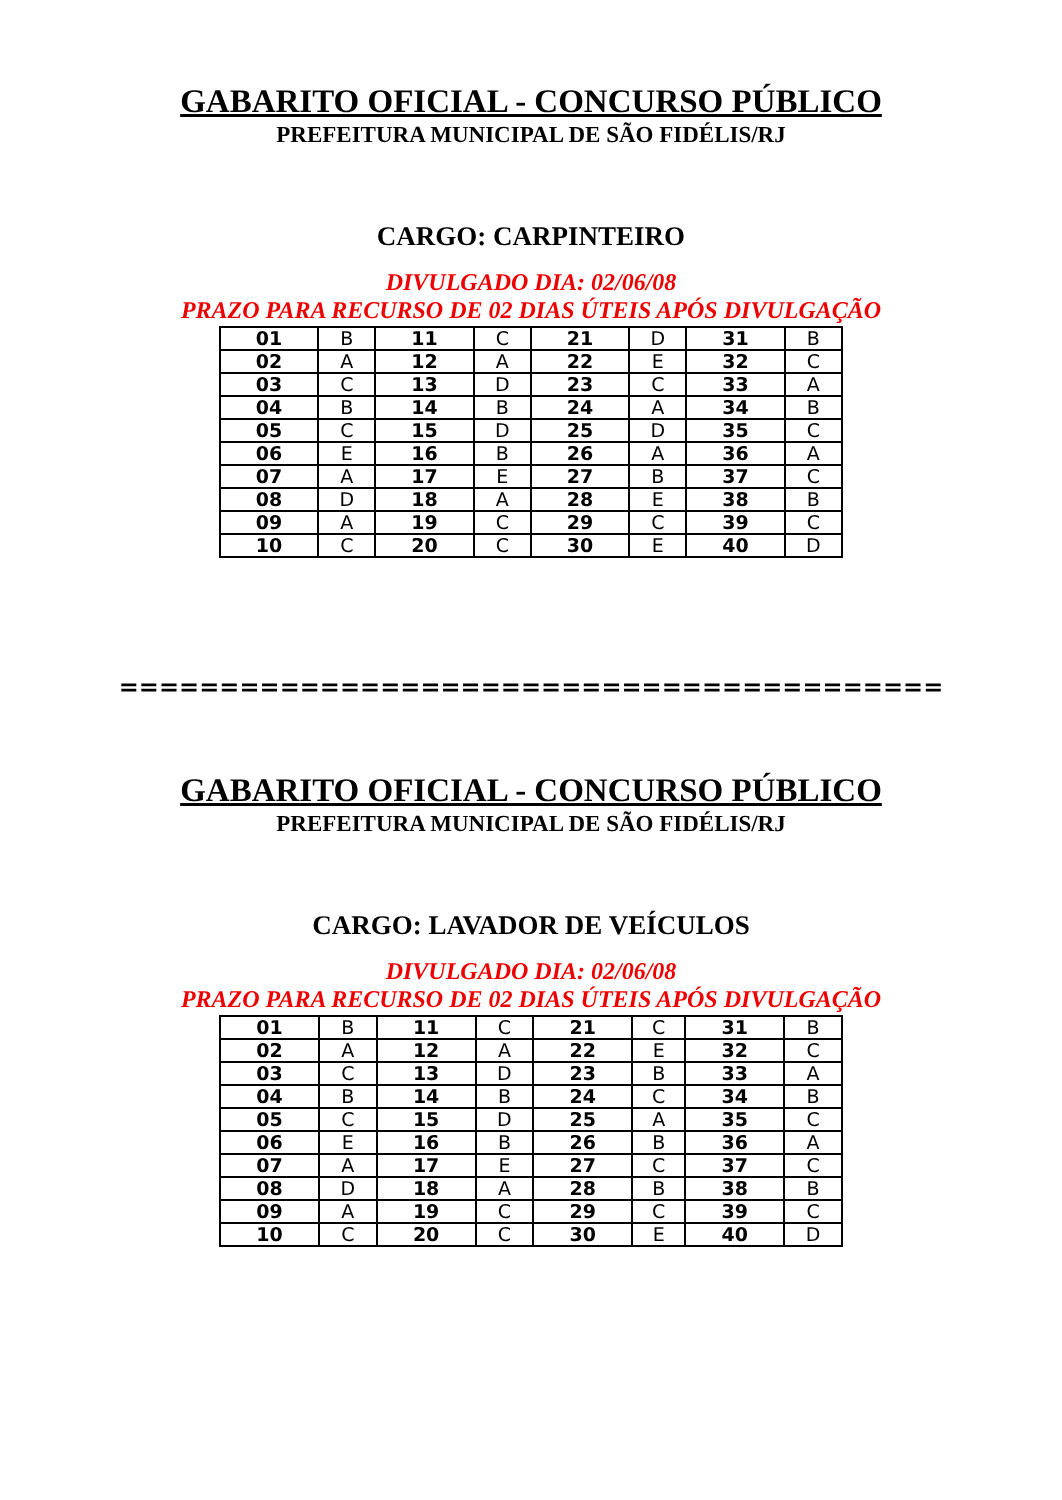GABARITO OFICIAL - CONCURSO PÚBLICO
PREFEITURA MUNICIPAL DE SÃO FIDÉLIS/RJ
CARGO: CARPINTEIRO
DIVULGADO DIA: 02/06/08
PRAZO PARA RECURSO DE 02 DIAS ÚTEIS APÓS DIVULGAÇÃO
| 01 | B | 11 | C | 21 | D | 31 | B |
| 02 | A | 12 | A | 22 | E | 32 | C |
| 03 | C | 13 | D | 23 | C | 33 | A |
| 04 | B | 14 | B | 24 | A | 34 | B |
| 05 | C | 15 | D | 25 | D | 35 | C |
| 06 | E | 16 | B | 26 | A | 36 | A |
| 07 | A | 17 | E | 27 | B | 37 | C |
| 08 | D | 18 | A | 28 | E | 38 | B |
| 09 | A | 19 | C | 29 | C | 39 | C |
| 10 | C | 20 | C | 30 | E | 40 | D |
=========================================
GABARITO OFICIAL - CONCURSO PÚBLICO
PREFEITURA MUNICIPAL DE SÃO FIDÉLIS/RJ
CARGO: LAVADOR DE VEÍCULOS
DIVULGADO DIA: 02/06/08
PRAZO PARA RECURSO DE 02 DIAS ÚTEIS APÓS DIVULGAÇÃO
| 01 | B | 11 | C | 21 | C | 31 | B |
| 02 | A | 12 | A | 22 | E | 32 | C |
| 03 | C | 13 | D | 23 | B | 33 | A |
| 04 | B | 14 | B | 24 | C | 34 | B |
| 05 | C | 15 | D | 25 | A | 35 | C |
| 06 | E | 16 | B | 26 | B | 36 | A |
| 07 | A | 17 | E | 27 | C | 37 | C |
| 08 | D | 18 | A | 28 | B | 38 | B |
| 09 | A | 19 | C | 29 | C | 39 | C |
| 10 | C | 20 | C | 30 | E | 40 | D |